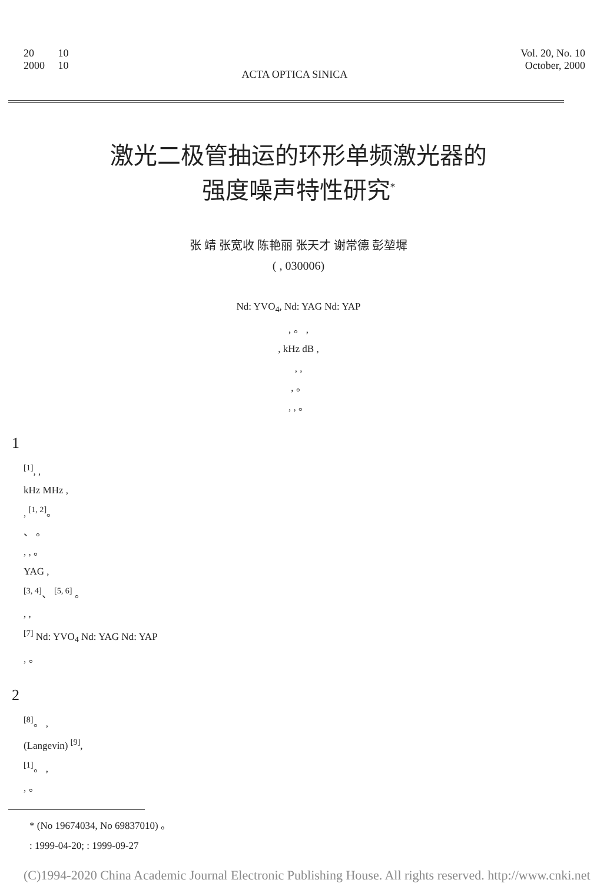20 10
2000 10
ACTA OPTICA SINICA
Vol. 20, No. 10
October, 2000
激光二极管抽运的环形单频激光器的
强度噪声特性研究<sup>*</sup>
张 靖 张宽收 陈艳丽 张天才 谢常德 彭堃墀
( , 030006)
Nd: YVO<sub>4</sub>, Nd: YAG Nd: YAP
, 。 ,
, kHz dB ,
, ,
, 。
, , 。
1
<sup>[1]</sup>, ,
kHz MHz ,
, <sup>[1, 2]</sup>。
、 。
, , 。
YAG ,
<sup>[3, 4]</sup>、 <sup>[5, 6]</sup> 。
, ,
<sup>[7]</sup> Nd: YVO<sub>4</sub> Nd: YAG Nd: YAP
, 。
2
<sup>[8]</sup>。 ,
(Langevin) <sup>[9]</sup>,
<sup>[1]</sup>。 ,
, 。
* (No 19674034, No 69837010) 。
: 1999-04-20; : 1999-09-27
(C)1994-2020 China Academic Journal Electronic Publishing House. All rights reserved. http://www.cnki.net